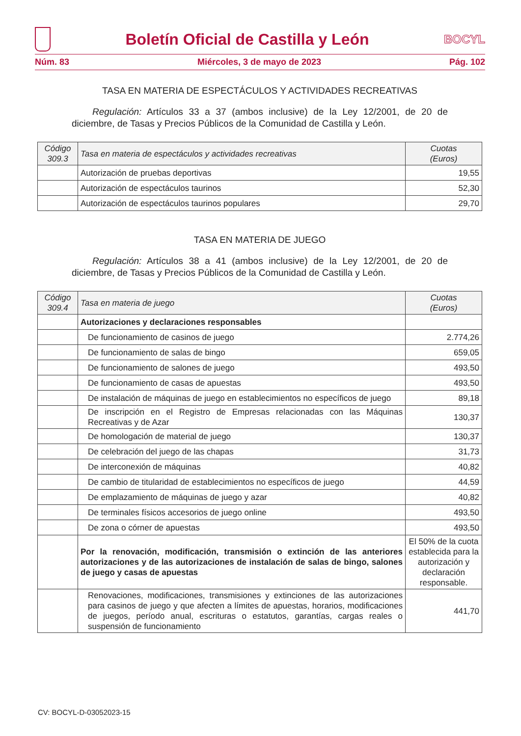Boletín Oficial de Castilla y León
BOCYL
Núm. 83 Miércoles, 3 de mayo de 2023 Pág. 102
TASA EN MATERIA DE ESPECTÁCULOS Y ACTIVIDADES RECREATIVAS
Regulación: Artículos 33 a 37 (ambos inclusive) de la Ley 12/2001, de 20 de diciembre, de Tasas y Precios Públicos de la Comunidad de Castilla y León.
| Código 309.3 | Tasa en materia de espectáculos y actividades recreativas | Cuotas (Euros) |
| --- | --- | --- |
| | Autorización de pruebas deportivas | 19,55 |
| | Autorización de espectáculos taurinos | 52,30 |
| | Autorización de espectáculos taurinos populares | 29,70 |
TASA EN MATERIA DE JUEGO
Regulación: Artículos 38 a 41 (ambos inclusive) de la Ley 12/2001, de 20 de diciembre, de Tasas y Precios Públicos de la Comunidad de Castilla y León.
| Código 309.4 | Tasa en materia de juego | Cuotas (Euros) |
| --- | --- | --- |
| | Autorizaciones y declaraciones responsables | |
| | De funcionamiento de casinos de juego | 2.774,26 |
| | De funcionamiento de salas de bingo | 659,05 |
| | De funcionamiento de salones de juego | 493,50 |
| | De funcionamiento de casas de apuestas | 493,50 |
| | De instalación de máquinas de juego en establecimientos no específicos de juego | 89,18 |
| | De inscripción en el Registro de Empresas relacionadas con las Máquinas Recreativas y de Azar | 130,37 |
| | De homologación de material de juego | 130,37 |
| | De celebración del juego de las chapas | 31,73 |
| | De interconexión de máquinas | 40,82 |
| | De cambio de titularidad de establecimientos no específicos de juego | 44,59 |
| | De emplazamiento de máquinas de juego y azar | 40,82 |
| | De terminales físicos accesorios de juego online | 493,50 |
| | De zona o córner de apuestas | 493,50 |
| | Por la renovación, modificación, transmisión o extinción de las anteriores autorizaciones y de las autorizaciones de instalación de salas de bingo, salones de juego y casas de apuestas | El 50% de la cuota establecida para la autorización y declaración responsable. |
| | Renovaciones, modificaciones, transmisiones y extinciones de las autorizaciones para casinos de juego y que afecten a límites de apuestas, horarios, modificaciones de juegos, período anual, escrituras o estatutos, garantías, cargas reales o suspensión de funcionamiento | 441,70 |
CV: BOCYL-D-03052023-15